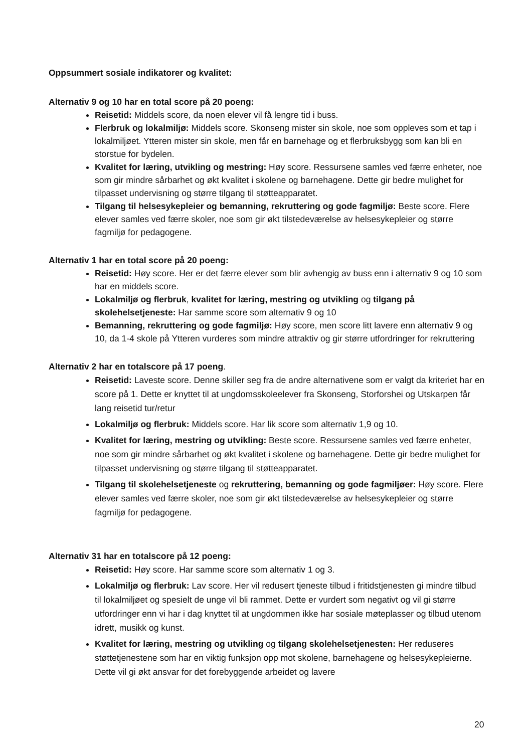Oppsummert sosiale indikatorer og kvalitet:
Alternativ 9 og 10 har en total score på 20 poeng:
Reisetid: Middels score, da noen elever vil få lengre tid i buss.
Flerbruk og lokalmiljø: Middels score. Skonseng mister sin skole, noe som oppleves som et tap i lokalmiljøet. Ytteren mister sin skole, men får en barnehage og et flerbruksbygg som kan bli en storstue for bydelen.
Kvalitet for læring, utvikling og mestring: Høy score. Ressursene samles ved færre enheter, noe som gir mindre sårbarhet og økt kvalitet i skolene og barnehagene. Dette gir bedre mulighet for tilpasset undervisning og større tilgang til støtteapparatet.
Tilgang til helsesykepleier og bemanning, rekruttering og gode fagmiljø: Beste score. Flere elever samles ved færre skoler, noe som gir økt tilstedeværelse av helsesykepleier og større fagmiljø for pedagogene.
Alternativ 1 har en total score på 20 poeng:
Reisetid: Høy score. Her er det færre elever som blir avhengig av buss enn i alternativ 9 og 10 som har en middels score.
Lokalmiljø og flerbruk, kvalitet for læring, mestring og utvikling og tilgang på skolehelsetjeneste: Har samme score som alternativ 9 og 10
Bemanning, rekruttering og gode fagmiljø: Høy score, men score litt lavere enn alternativ 9 og 10, da 1-4 skole på Ytteren vurderes som mindre attraktiv og gir større utfordringer for rekruttering
Alternativ 2 har en totalscore på 17 poeng.
Reisetid: Laveste score. Denne skiller seg fra de andre alternativene som er valgt da kriteriet har en score på 1. Dette er knyttet til at ungdomsskoleelever fra Skonseng, Storforshei og Utskarpen får lang reisetid tur/retur
Lokalmiljø og flerbruk: Middels score. Har lik score som alternativ 1,9 og 10.
Kvalitet for læring, mestring og utvikling: Beste score. Ressursene samles ved færre enheter, noe som gir mindre sårbarhet og økt kvalitet i skolene og barnehagene. Dette gir bedre mulighet for tilpasset undervisning og større tilgang til støtteapparatet.
Tilgang til skolehelsetjeneste og rekruttering, bemanning og gode fagmiljøer: Høy score. Flere elever samles ved færre skoler, noe som gir økt tilstedeværelse av helsesykepleier og større fagmiljø for pedagogene.
Alternativ 31 har en totalscore på 12 poeng:
Reisetid: Høy score. Har samme score som alternativ 1 og 3.
Lokalmiljø og flerbruk: Lav score. Her vil redusert tjeneste tilbud i fritidstjenesten gi mindre tilbud til lokalmiljøet og spesielt de unge vil bli rammet. Dette er vurdert som negativt og vil gi større utfordringer enn vi har i dag knyttet til at ungdommen ikke har sosiale møteplasser og tilbud utenom idrett, musikk og kunst.
Kvalitet for læring, mestring og utvikling og tilgang skolehelsetjenesten: Her reduseres støttetjenestene som har en viktig funksjon opp mot skolene, barnehagene og helsesykepleierne. Dette vil gi økt ansvar for det forebyggende arbeidet og lavere
20